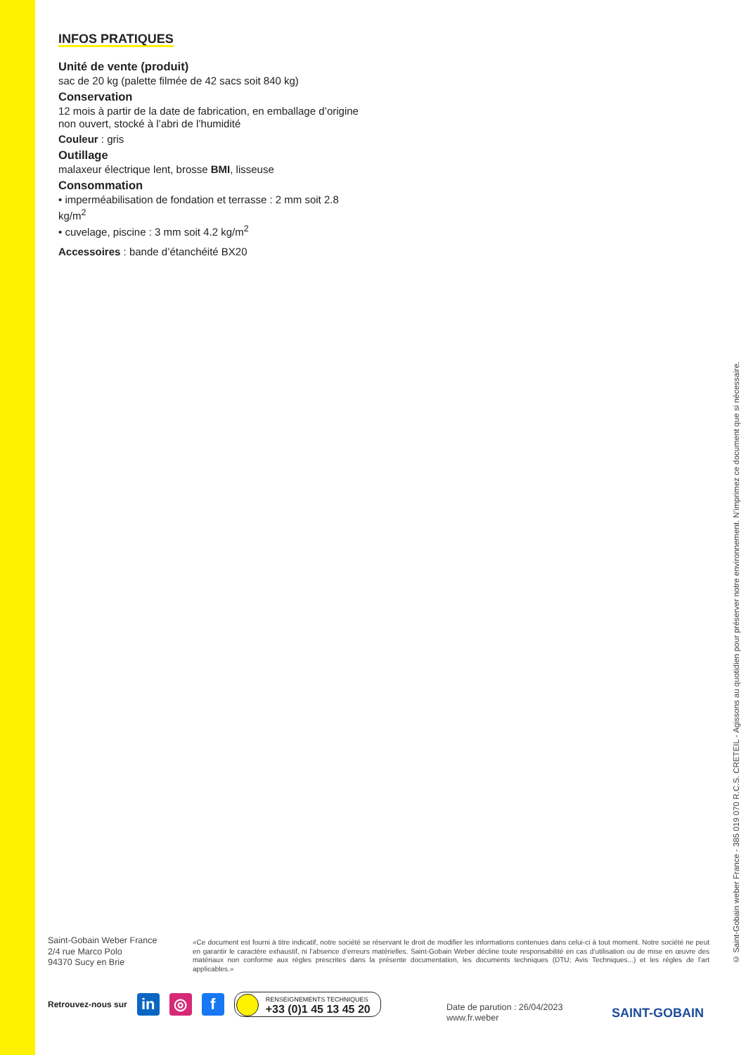INFOS PRATIQUES
Unité de vente (produit)
sac de 20 kg (palette filmée de 42 sacs soit 840 kg)
Conservation
12 mois à partir de la date de fabrication, en emballage d’origine non ouvert, stocké à l’abri de l’humidité
Couleur : gris
Outillage
malaxeur électrique lent, brosse BMI, lisseuse
Consommation
• imperméabilisation de fondation et terrasse : 2 mm soit 2.8 kg/m<sup>2</sup>
• cuvelage, piscine : 3 mm soit 4.2 kg/m<sup>2</sup>
Accessoires : bande d’étanchéité BX20
© Saint-Gobain weber France - 385 019 070 R.C.S. CRETEIL - Agissons au quotidien pour préserver notre environnement. N’imprimez ce document que si nécessaire.
Saint-Gobain Weber France
2/4 rue Marco Polo
94370 Sucy en Brie
«Ce document est fourni à titre indicatif, notre société se réservant le droit de modifier les informations contenues dans celui-ci à tout moment. Notre société ne peut en garantir le caractère exhaustif, ni l’absence d’erreurs matérielles. Saint-Gobain Weber décline toute responsabilité en cas d’utilisation ou de mise en œuvre des matériaux non conforme aux règles prescrites dans la présente documentation, les documents techniques (DTU; Avis Techniques...) et les règles de l’art applicables.»
Retrouvez-nous sur
in ◎ f
RENSEIGNEMENTS TECHNIQUES
+33 (0)1 45 13 45 20
Date de parution : 26/04/2023
www.fr.weber
SAINT-GOBAIN